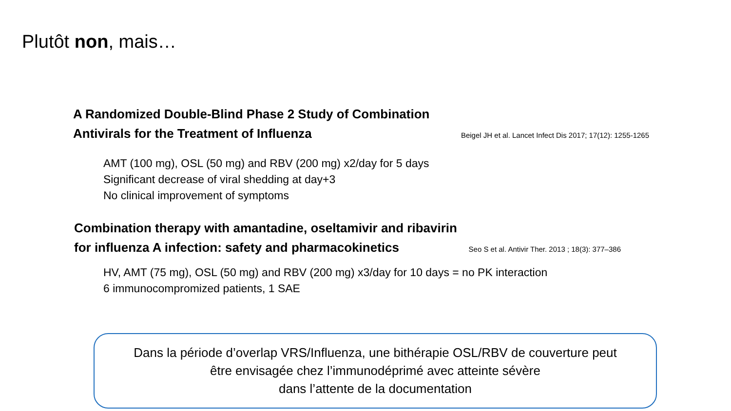Plutôt non, mais…
A Randomized Double-Blind Phase 2 Study of Combination
Antivirals for the Treatment of Influenza
Beigel JH et al. Lancet Infect Dis 2017; 17(12): 1255-1265
AMT (100 mg), OSL (50 mg) and RBV (200 mg) x2/day for 5 days
Significant decrease of viral shedding at day+3
No clinical improvement of symptoms
Combination therapy with amantadine, oseltamivir and ribavirin
for influenza A infection: safety and pharmacokinetics
Seo S et al. Antivir Ther. 2013 ; 18(3): 377–386
HV, AMT (75 mg), OSL (50 mg) and RBV (200 mg) x3/day for 10 days = no PK interaction
6 immunocompromized patients, 1 SAE
Dans la période d’overlap VRS/Influenza, une bithérapie OSL/RBV de couverture peut
être envisagée chez l’immunodéprimé avec atteinte sévère
dans l’attente de la documentation